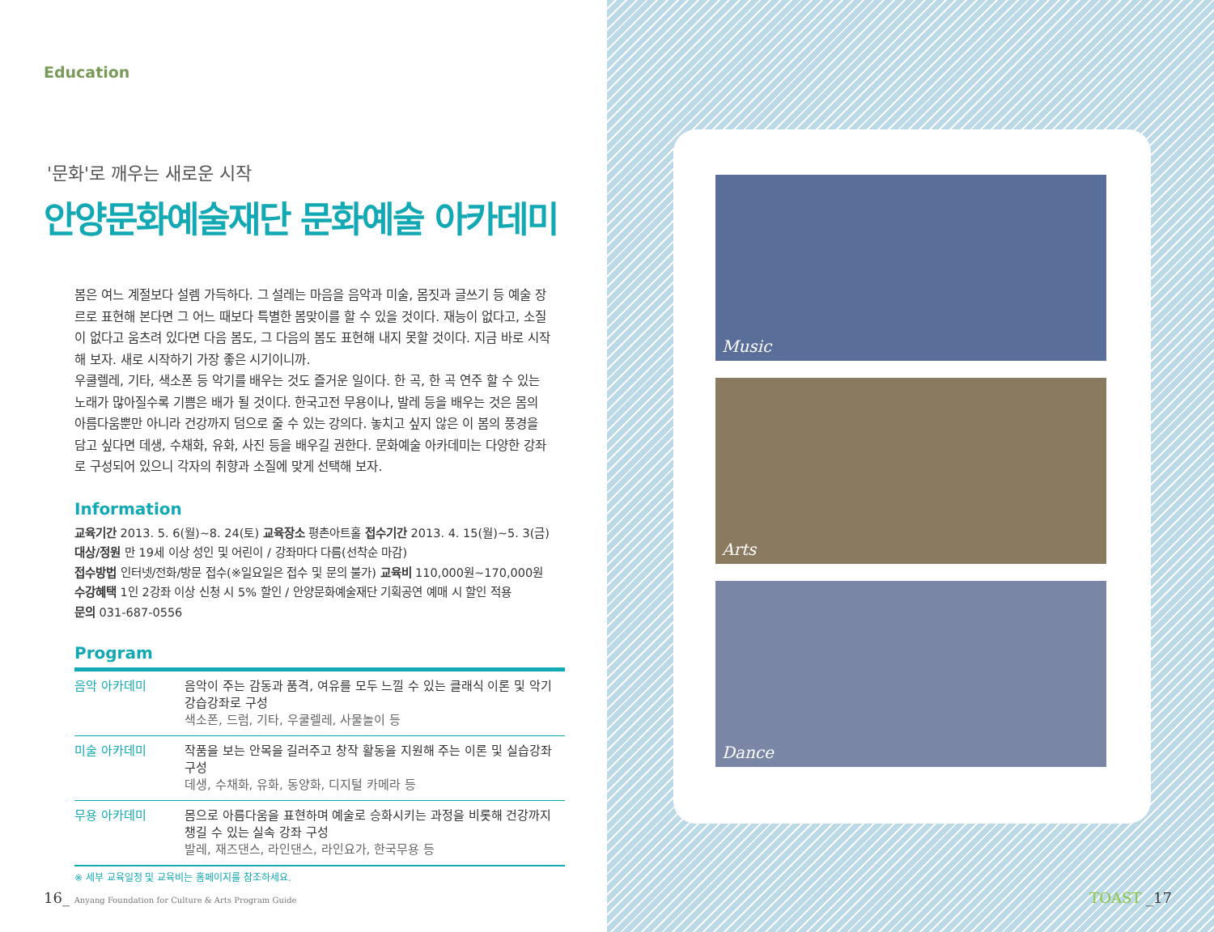Education
'문화'로 깨우는 새로운 시작
안양문화예술재단 문화예술 아카데미
봄은 여느 계절보다 설렘 가득하다. 그 설레는 마음을 음악과 미술, 몸짓과 글쓰기 등 예술 장르로 표현해 본다면 그 어느 때보다 특별한 봄맞이를 할 수 있을 것이다. 재능이 없다고, 소질이 없다고 움츠려 있다면 다음 봄도, 그 다음의 봄도 표현해 내지 못할 것이다. 지금 바로 시작해 보자. 새로 시작하기 가장 좋은 시기이니까.
우쿨렐레, 기타, 색소폰 등 악기를 배우는 것도 즐거운 일이다. 한 곡, 한 곡 연주 할 수 있는 노래가 많아질수록 기쁨은 배가 될 것이다. 한국고전 무용이나, 발레 등을 배우는 것은 몸의 아름다움뿐만 아니라 건강까지 덤으로 줄 수 있는 강의다. 놓치고 싶지 않은 이 봄의 풍경을 담고 싶다면 데생, 수채화, 유화, 사진 등을 배우길 권한다. 문화예술 아카데미는 다양한 강좌로 구성되어 있으니 각자의 취향과 소질에 맞게 선택해 보자.
Information
교육기간 2013. 5. 6(월)~8. 24(토) 교육장소 평촌아트홀 접수기간 2013. 4. 15(월)~5. 3(금)
대상/정원 만 19세 이상 성인 및 어린이 / 강좌마다 다름(선착순 마감)
접수방법 인터넷/전화/방문 접수(※일요일은 접수 및 문의 불가) 교육비 110,000원~170,000원
수강혜택 1인 2강좌 이상 신청 시 5% 할인 / 안양문화예술재단 기획공연 예매 시 할인 적용
문의 031-687-0556
Program
| 음악 아카데미 | 음악이 주는 감동과 품격, 여유를 모두 느낄 수 있는 클래식 이론 및 악기 강습강좌로 구성 색소폰, 드럼, 기타, 우쿨렐레, 사물놀이 등 |
| 미술 아카데미 | 작품을 보는 안목을 길러주고 창작 활동을 지원해 주는 이론 및 실습강좌 구성 데생, 수채화, 유화, 동양화, 디지털 카메라 등 |
| 무용 아카데미 | 몸으로 아름다움을 표현하며 예술로 승화시키는 과정을 비롯해 건강까지 챙길 수 있는 실속 강좌 구성 발레, 재즈댄스, 라인댄스, 라인요가, 한국무용 등 |
※ 세부 교육일정 및 교육비는 홈페이지를 참조하세요.
16_ Anyang Foundation for Culture & Arts Program Guide
Music
Arts
Dance
TOAST _17